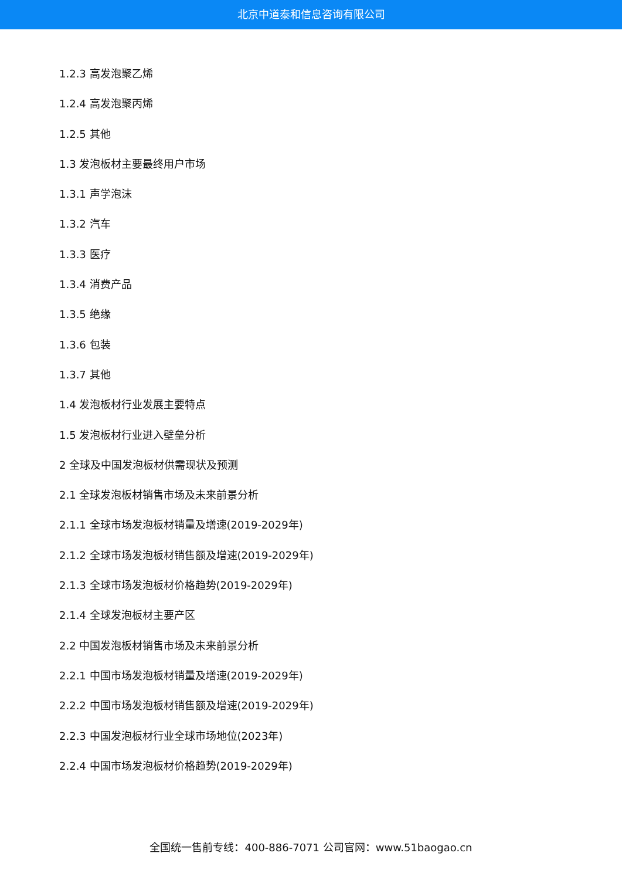北京中道泰和信息咨询有限公司
1.2.3 高发泡聚乙烯
1.2.4 高发泡聚丙烯
1.2.5 其他
1.3 发泡板材主要最终用户市场
1.3.1 声学泡沫
1.3.2 汽车
1.3.3 医疗
1.3.4 消费产品
1.3.5 绝缘
1.3.6 包装
1.3.7 其他
1.4 发泡板材行业发展主要特点
1.5 发泡板材行业进入壁垒分析
2 全球及中国发泡板材供需现状及预测
2.1 全球发泡板材销售市场及未来前景分析
2.1.1 全球市场发泡板材销量及增速(2019-2029年)
2.1.2 全球市场发泡板材销售额及增速(2019-2029年)
2.1.3 全球市场发泡板材价格趋势(2019-2029年)
2.1.4 全球发泡板材主要产区
2.2 中国发泡板材销售市场及未来前景分析
2.2.1 中国市场发泡板材销量及增速(2019-2029年)
2.2.2 中国市场发泡板材销售额及增速(2019-2029年)
2.2.3 中国发泡板材行业全球市场地位(2023年)
2.2.4 中国市场发泡板材价格趋势(2019-2029年)
全国统一售前专线：400-886-7071 公司官网：www.51baogao.cn